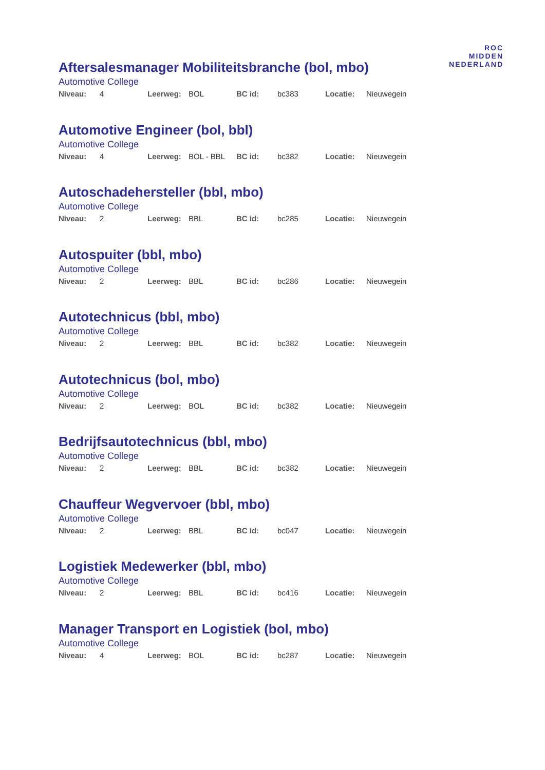ROC
MIDDEN
NEDERLAND
Aftersalesmanager Mobiliteitsbranche (bol, mbo)
Automotive College
Niveau: 4 Leerweg: BOL BC id: bc383 Locatie: Nieuwegein
Automotive Engineer (bol, bbl)
Automotive College
Niveau: 4 Leerweg: BOL - BBL BC id: bc382 Locatie: Nieuwegein
Autoschadehersteller (bbl, mbo)
Automotive College
Niveau: 2 Leerweg: BBL BC id: bc285 Locatie: Nieuwegein
Autospuiter (bbl, mbo)
Automotive College
Niveau: 2 Leerweg: BBL BC id: bc286 Locatie: Nieuwegein
Autotechnicus (bbl, mbo)
Automotive College
Niveau: 2 Leerweg: BBL BC id: bc382 Locatie: Nieuwegein
Autotechnicus (bol, mbo)
Automotive College
Niveau: 2 Leerweg: BOL BC id: bc382 Locatie: Nieuwegein
Bedrijfsautotechnicus (bbl, mbo)
Automotive College
Niveau: 2 Leerweg: BBL BC id: bc382 Locatie: Nieuwegein
Chauffeur Wegvervoer (bbl, mbo)
Automotive College
Niveau: 2 Leerweg: BBL BC id: bc047 Locatie: Nieuwegein
Logistiek Medewerker (bbl, mbo)
Automotive College
Niveau: 2 Leerweg: BBL BC id: bc416 Locatie: Nieuwegein
Manager Transport en Logistiek (bol, mbo)
Automotive College
Niveau: 4 Leerweg: BOL BC id: bc287 Locatie: Nieuwegein